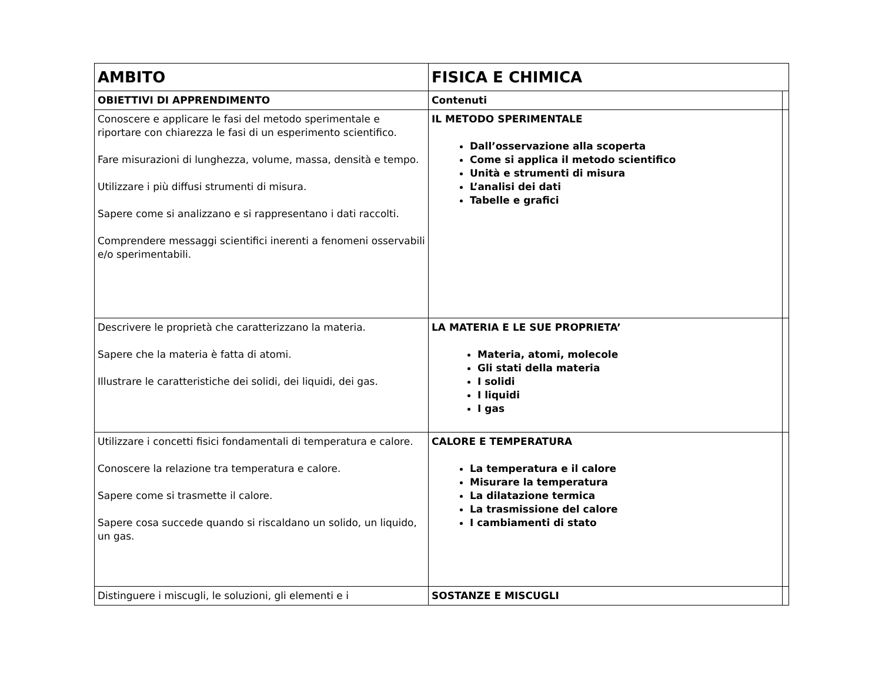| AMBITO | FISICA E CHIMICA | |
| --- | --- | --- |
| OBIETTIVI DI APPRENDIMENTO | Contenuti | |
| Conoscere e applicare le fasi del metodo sperimentale e riportare con chiarezza le fasi di un esperimento scientifico. Fare misurazioni di lunghezza, volume, massa, densità e tempo. Utilizzare i più diffusi strumenti di misura. Sapere come si analizzano e si rappresentano i dati raccolti. Comprendere messaggi scientifici inerenti a fenomeni osservabili e/o sperimentabili. | IL METODO SPERIMENTALE Dall’osservazione alla scoperta Come si applica il metodo scientifico Unità e strumenti di misura L’analisi dei dati Tabelle e grafici | |
| Descrivere le proprietà che caratterizzano la materia. Sapere che la materia è fatta di atomi. Illustrare le caratteristiche dei solidi, dei liquidi, dei gas. | LA MATERIA E LE SUE PROPRIETA’ Materia, atomi, molecole Gli stati della materia I solidi I liquidi I gas | |
| Utilizzare i concetti fisici fondamentali di temperatura e calore. Conoscere la relazione tra temperatura e calore. Sapere come si trasmette il calore. Sapere cosa succede quando si riscaldano un solido, un liquido, un gas. | CALORE E TEMPERATURA La temperatura e il calore Misurare la temperatura La dilatazione termica La trasmissione del calore I cambiamenti di stato | |
| Distinguere i miscugli, le soluzioni, gli elementi e i | SOSTANZE E MISCUGLI | |